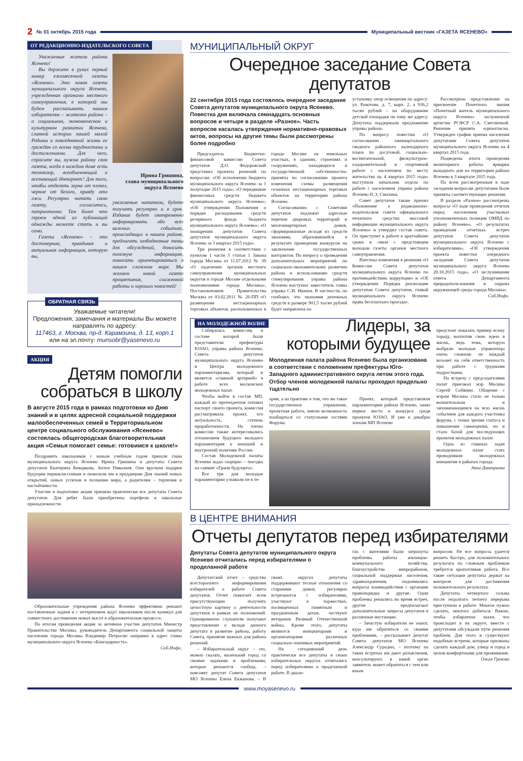2 № 01 октябрь 2015 года Муниципальный вестник «ГАЗЕТА ЯСЕНЕВО»
ОТ РЕДАКЦИОННО-ИЗДАТЕЛЬСКОГО СОВЕТА
Уважаемые жители района Ясенево!
Вы держите в руках первый номер ежемесячной газеты «Ясенево». Это новая газета муниципального округа Ясенево, учрежденная органами местного самоуправления, в которой мы будем рассказывать нашим избирателям – жителям района – о социальном, экономическом и культурном развитии Ясенева, славной истории нашей малой Родины и повседневной жизни ее граждан со всеми трудностями и достижениями. Для чего, спросите вы, нужна району своя газета, когда в каждом доме есть телевизор, всеобъемлющий и всезнающий Интернет? Для того, чтобы отделять зерна от плевел, черное от белого, правду ото лжи. Регулярно читать свою газету, согласитесь, патриотично. Тем более что героем одной из публикаций однажды можете стать и вы сами.
Газета «Ясенево» – это достоверная, правдивая и актуальная информация, которую вы,
Ирина Гришина,
глава муниципального округа Ясенево
уважаемые читатели, будете получать регулярно и в срок. Издание будет своевременно информировать обо всех важных событиях, происходящих в нашем районе, предлагать злободневные темы для обсуждений, доносить полезную информацию, помогать ориентироваться в нашем сложном мире. Мы желаем новой газете процветания, слаженной работы и хороших новостей!
ОБРАТНАЯ СВЯЗЬ
Уважаемые читатели!
Предложения, замечания и материалы Вы можете направлять по адресу:
117463, г. Москва, пр-д. Карамзина, д. 13, корп.1
или на эл.почту: munsobr@yasenevo.ru
АКЦИЯ
Детям помогли собраться в школу
В августе 2015 года в рамках подготовки ко Дню знаний и в целях адресной социальной поддержки малообеспеченных семей в Территориальном центре социального обслуживания «Ясенево» состоялась общегородская благотворительная акция «Семья помогает семье: готовимся к школе!»
Поздравить школьников с новым учебным годом пришли глава муниципального округа Ясенево Ирина Гришина и депутаты Совета депутатов Екатерина Кеворкова, Антон Николаев. Они вручили подарки будущим первоклассникам и пожелали им в преддверии Дня знаний новых открытий, новых успехов в познании мира, а родителям – терпения и настойчивости.
Участие в подготовке акции приняли практически все депутаты Совета депутатов. Для ребят были приобретены портфели и школьные принадлежности.
Образовательные учреждения района Ясенево эффективно решают поставленные задачи и с нетерпением ждут школьников после каникул для совместного достижения новых высот в образовательном процессе.
По итогам проведения акции за активное участие депутатов Министр Правительства Москвы, руководитель Департамента социальной защиты населения города Москвы Владимир Петросян направил в адрес главы муниципального округа Ясенево «Благодарность».
Соб.Инфо.
МУНИЦИПАЛЬНЫЙ ОКРУГ
Очередное заседание Совета депутатов
22 сентября 2015 года состоялось очередное заседание Совета депутатов муниципального округа Ясенево. Повестка дня включала семнадцать основных вопросов и четыре в разделе «Разное». Часть вопросов касалась утверждения нормативно-правовых актов, вопросы на другие темы были рассмотрены более подробно
Председатель Бюджетно-финансовой комиссии Совета депутатов Д.О. Федоровский представил проекты решений по вопросам: «Об исполнении бюджета муниципального округа Ясенево за 1 полугодие 2015 года»; «О передвижке финансовых средств бюджета муниципального округа Ясенево»; «Об утверждении Положения о порядке расходования средств резервного фонда бюджета муниципального округа Ясенево»; «О поощрении депутатов Совета депутатов муниципального округа Ясенево за 3 квартал 2015 года».
Три решения в соответствии с пунктом 1 части 5 статьи 1 Закона города Москвы от 11.07.2012 № 39 «О наделении органов местного самоуправления муниципальных округов в городе Москве отдельными полномочиями города Москвы», Постановлением Правительства Москвы от 03.02.2011 № 26-ПП «О размещении нестационарных торговых объектов, расположенных в городе Москве на земельных участках, в зданиях, строениях и сооружениях, находящихся в государственной собственности» приняты по согласованию проекта изменения схемы размещения сезонных нестационарных торговых объектов на территории района Ясенево.
Согласованию с Советами депутатов подлежат адресные перечни дворовых территорий и многоквартирных домов, сформированные исходя из средств экономии, образовавшейся в результате проведения конкурсов на заключение государственных контрактов. По вопросу о проведении дополнительных мероприятий по социально-экономическому развитию района и использованию средств стимулирования управы района Ясенево выступил заместитель главы управы С.И. Иванов. В частности, он сообщил, что экономия денежных средств в размере 901,5 тысяч рублей будет направлена на
установку опор освещения по адресу: ул. Рокотова, д. 7, корп. 2, а 936,2 тысяч рублей – на оборудование детской площадки по тому же адресу. Депутаты поддержали предложение управы района.
По вопросу повестки «О согласовании ежеквартального сводного районного календарного плана по досуговой, социально-воспитательной, физкультурно-оздоровительной и спортивной работе с населением по месту жительства на 4 квартал 2015 года» выступила начальник отдела по работе с населением управы района Ясенево Н.Э. Смолина.
Совет депутатов также принял «Положение о редакционно-издательском совете официального печатного средства массовой информации муниципального округа Ясенево» и утвердил состав совета. Он приступит к работе в кратчайшие сроки в связи с предстоящим выходом газеты органов местного самоуправления.
Внесены изменения в решения «О Комиссии Совета депутатов муниципального округа Ясенево по противодействию коррупции» и «Об утверждении Порядка реализации депутатом Совета депутатов, главой муниципального округа Ясенево права бесплатного проезда».
Рассмотрено представление на присвоение Почетного звания «Почетный житель муниципального округа Ясенево» заслуженной артистке РСФСР С.А. Светличной. Решение принято единогласно. Утвержден график приема населения депутатами Совета депутатов муниципального округа Ясенево на 4 квартал 2015 года.
Подведены итоги проведения мониторинга работы ярмарки выходного дня на территории района Ясенево в 3 квартале 2015 года.
По всем рассмотренным в ходе заседания вопросам депутатами были приняты соответствующие решения.
В разделе «Разное» рассмотрены вопросы «О ходе проведения отчетов перед населением участковых уполномоченных полиции ОМВД по району Ясенево», «О результатах проведения отчетных встреч депутатов Совета депутатов муниципального округа Ясенево с избирателями», «Об утверждении проекта повестки очередного заседания Совета депутатов муниципального округа Ясенево 20.10.2015 года», «О заслушивании ответа Департамента природопользования и охраны окружающей среды города Москвы».
Соб.Инфо.
НА МОЛОДЕЖНОЙ ВОЛНЕ
Собиралась комиссия, в составе которой были представители префектуры ЮЗАО, управы района Ясенево, Совета депутатов муниципального округа Ясенево и Центра молодежного парламентаризма, который и является «главной артерией» в работе всех московских молодежных палат.
Чтобы войти в состав МП, каждый из претендентов готовил паспорт своего проекта, комиссия рассматривала проект, его актуальность, степень проработанности. Но члены комиссии также интересовались отношением будущего молодого парламентария к внешней и внутренней политике России.
Состав Молодежной палаты Ясенево ждал сюрприз – поездка на саммит «Грани будущего».
Все три дня молодые парламентарии узнавали не в те-
Лидеры, за которыми будущее
Молодежная палата района Ясенево была организована в соответствии с положением префектуры Юго-Западного административного округа летом этого года. Отбор членов молодежной палаты проходил придельно тщательно
ории, а на практике о том, что же такое государственное управление, проектная работа, имели возможность пообщаться со статусными гостями Форума.
Проект, который представляли парламентарии района Ясенево, занял первое место в конкурсе среди проектов ЮЗАО. И уже к декабрю членам МП Ясенево
предстоит показать пример всему городу, воплотив свою идею в жизнь, ведь тема, которую выбрали молодые управленцы очень сложная: не каждый возьмет на себя ответственность при работе с трудными подростками.
На встречу с председателями палат приезжал мэр Москвы Сергей Собянин. Общение с мэром Москвы стало не только волнительным и запоминающимся на всю жизнь событием для каждого участника форума, с точки зрения статуса и повышения самооценки, но и стало базой для последующих проектов молодежных палат.
Одна из главных задач молодежных палат стать проводником молодежных инициатив в районах города.
Анна Дмитриева
В ЦЕНТРЕ ВНИМАНИЯ
Отчеты депутатов перед избирателями
Депутаты Совета депутатов муниципального округа Ясенево отчитались перед избирателями о проделанной работе
Депутатский отчет – средство всестороннего информирования избирателей о работе Совета депутатов. Отчет помогает всем присутствующим получить целостную картину о деятельности депутатов в рамках их полномочий. Одновременно слушатели получают представление о вкладе данного депутата в развитие района, работу Совета, принятие важных для района решений.
– Избирательный округ – это, можно сказать, маленький город со своими задачами и проблемами, которые решаются сообща, – поясняет депутат Совета депутатов МО Ясенево Елена Екжанова. – В своих округах депутаты поддерживают тесные отношения со старшими домов, регулярно встречаются с избирателями, участвуют в торжествах, посвященных памятным и праздничным датам, чествуют ветеранов Великой Отечественной войны. Кроме этого, депутаты являются инициаторами и организаторами различных социально-значимых мероприятий.
На сегодняшний день практически все депутаты в своих избирательных округах отчитались перед избирателями о проделанной работе. В диало-
гах с жителями были затронуты проблемы работы жилищно-коммунального хозяйства, благоустройства микрорайонов, социальной поддержки населения, здравоохранения, поднимались вопросы взаимодействия с органами правопорядка и другие. Одни проблемы решались во время встреч, другие предполагают дополнительные запросы депутатов в различные инстанции.
– Зачастую избиратели не знают, куда им обратиться со своими проблемами, – рассказывает депутат Совета депутатов МО Ясенево Александр Суродин, – поэтому на таких встречах им дают разъяснения, консультируют, в какой орган заявитель может обратиться с тем или иным
вопросом. Не все вопросы удается решить быстро, для положительного результата по сложным проблемам требуется кропотливая работа. Все такие ситуации депутаты держат на контроле для достижения положительного результата.
Депутаты четвертого созыва после недолгого летнего перерыва приступили к работе. Многое нужно сделать, многого добиться. Важно, чтобы избиратели знали, что происходит в их округе, вместе с депутатами обсуждали пути решения проблем. Для этого и существуют подобные встречи, которые призваны сделать каждый дом, улицу и город в целом комфортными для проживания.
Ольга Грекова
www.moyasenevo.ru